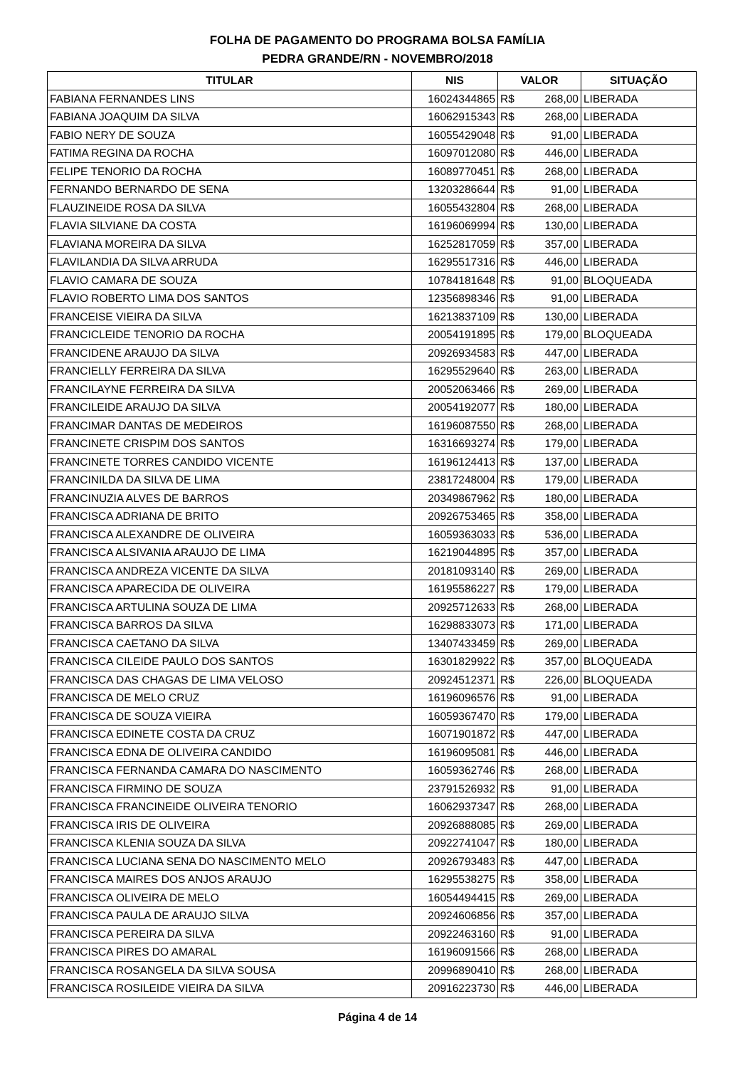FOLHA DE PAGAMENTO DO PROGRAMA BOLSA FAMÍLIA
PEDRA GRANDE/RN - NOVEMBRO/2018
| TITULAR | NIS | VALOR | SITUAÇÃO |
| --- | --- | --- | --- |
| FABIANA FERNANDES LINS | 16024344865 | R$ 268,00 | LIBERADA |
| FABIANA JOAQUIM DA SILVA | 16062915343 | R$ 268,00 | LIBERADA |
| FABIO NERY DE SOUZA | 16055429048 | R$ 91,00 | LIBERADA |
| FATIMA REGINA DA ROCHA | 16097012080 | R$ 446,00 | LIBERADA |
| FELIPE TENORIO DA ROCHA | 16089770451 | R$ 268,00 | LIBERADA |
| FERNANDO BERNARDO DE SENA | 13203286644 | R$ 91,00 | LIBERADA |
| FLAUZINEIDE ROSA DA SILVA | 16055432804 | R$ 268,00 | LIBERADA |
| FLAVIA SILVIANE DA COSTA | 16196069994 | R$ 130,00 | LIBERADA |
| FLAVIANA MOREIRA DA SILVA | 16252817059 | R$ 357,00 | LIBERADA |
| FLAVILANDIA DA SILVA ARRUDA | 16295517316 | R$ 446,00 | LIBERADA |
| FLAVIO CAMARA DE SOUZA | 10784181648 | R$ 91,00 | BLOQUEADA |
| FLAVIO ROBERTO LIMA DOS SANTOS | 12356898346 | R$ 91,00 | LIBERADA |
| FRANCEISE VIEIRA DA SILVA | 16213837109 | R$ 130,00 | LIBERADA |
| FRANCICLEIDE TENORIO DA ROCHA | 20054191895 | R$ 179,00 | BLOQUEADA |
| FRANCIDENE ARAUJO DA SILVA | 20926934583 | R$ 447,00 | LIBERADA |
| FRANCIELLY FERREIRA DA SILVA | 16295529640 | R$ 263,00 | LIBERADA |
| FRANCILAYNE FERREIRA DA SILVA | 20052063466 | R$ 269,00 | LIBERADA |
| FRANCILEIDE ARAUJO DA SILVA | 20054192077 | R$ 180,00 | LIBERADA |
| FRANCIMAR DANTAS DE MEDEIROS | 16196087550 | R$ 268,00 | LIBERADA |
| FRANCINETE CRISPIM DOS SANTOS | 16316693274 | R$ 179,00 | LIBERADA |
| FRANCINETE TORRES CANDIDO VICENTE | 16196124413 | R$ 137,00 | LIBERADA |
| FRANCINILDA DA SILVA DE LIMA | 23817248004 | R$ 179,00 | LIBERADA |
| FRANCINUZIA ALVES DE BARROS | 20349867962 | R$ 180,00 | LIBERADA |
| FRANCISCA ADRIANA DE BRITO | 20926753465 | R$ 358,00 | LIBERADA |
| FRANCISCA ALEXANDRE DE OLIVEIRA | 16059363033 | R$ 536,00 | LIBERADA |
| FRANCISCA ALSIVANIA ARAUJO DE LIMA | 16219044895 | R$ 357,00 | LIBERADA |
| FRANCISCA ANDREZA VICENTE DA SILVA | 20181093140 | R$ 269,00 | LIBERADA |
| FRANCISCA APARECIDA DE OLIVEIRA | 16195586227 | R$ 179,00 | LIBERADA |
| FRANCISCA ARTULINA SOUZA DE LIMA | 20925712633 | R$ 268,00 | LIBERADA |
| FRANCISCA BARROS DA SILVA | 16298833073 | R$ 171,00 | LIBERADA |
| FRANCISCA CAETANO DA SILVA | 13407433459 | R$ 269,00 | LIBERADA |
| FRANCISCA CILEIDE PAULO DOS SANTOS | 16301829922 | R$ 357,00 | BLOQUEADA |
| FRANCISCA DAS CHAGAS DE LIMA VELOSO | 20924512371 | R$ 226,00 | BLOQUEADA |
| FRANCISCA DE MELO CRUZ | 16196096576 | R$ 91,00 | LIBERADA |
| FRANCISCA DE SOUZA VIEIRA | 16059367470 | R$ 179,00 | LIBERADA |
| FRANCISCA EDINETE COSTA DA CRUZ | 16071901872 | R$ 447,00 | LIBERADA |
| FRANCISCA EDNA DE OLIVEIRA CANDIDO | 16196095081 | R$ 446,00 | LIBERADA |
| FRANCISCA FERNANDA CAMARA DO NASCIMENTO | 16059362746 | R$ 268,00 | LIBERADA |
| FRANCISCA FIRMINO DE SOUZA | 23791526932 | R$ 91,00 | LIBERADA |
| FRANCISCA FRANCINEIDE OLIVEIRA TENORIO | 16062937347 | R$ 268,00 | LIBERADA |
| FRANCISCA IRIS DE OLIVEIRA | 20926888085 | R$ 269,00 | LIBERADA |
| FRANCISCA KLENIA SOUZA DA SILVA | 20922741047 | R$ 180,00 | LIBERADA |
| FRANCISCA LUCIANA SENA DO NASCIMENTO MELO | 20926793483 | R$ 447,00 | LIBERADA |
| FRANCISCA MAIRES DOS ANJOS ARAUJO | 16295538275 | R$ 358,00 | LIBERADA |
| FRANCISCA OLIVEIRA DE MELO | 16054494415 | R$ 269,00 | LIBERADA |
| FRANCISCA PAULA DE ARAUJO SILVA | 20924606856 | R$ 357,00 | LIBERADA |
| FRANCISCA PEREIRA DA SILVA | 20922463160 | R$ 91,00 | LIBERADA |
| FRANCISCA PIRES DO AMARAL | 16196091566 | R$ 268,00 | LIBERADA |
| FRANCISCA ROSANGELA DA SILVA SOUSA | 20996890410 | R$ 268,00 | LIBERADA |
| FRANCISCA ROSILEIDE VIEIRA DA SILVA | 20916223730 | R$ 446,00 | LIBERADA |
Página 4 de 14